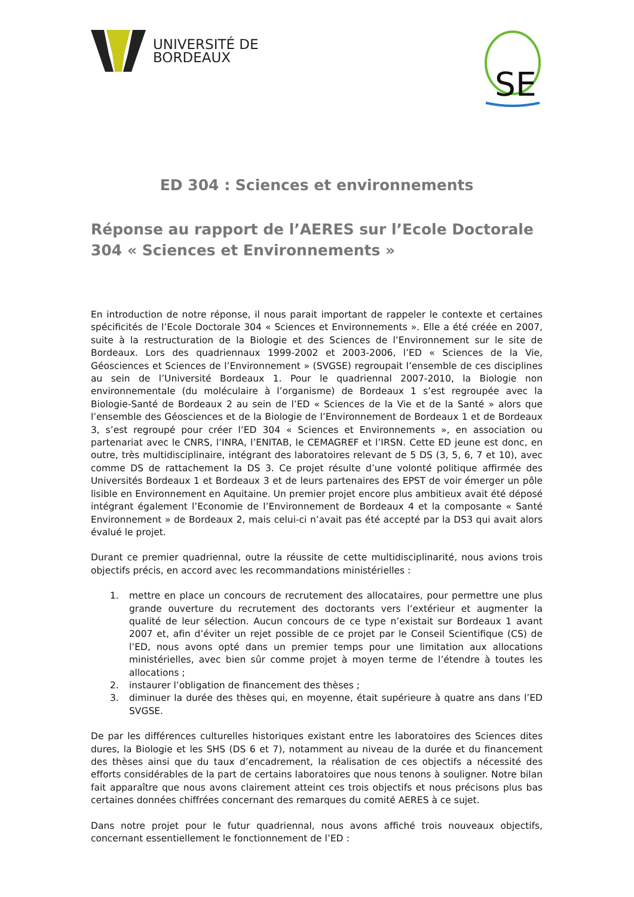UNIVERSITÉ DE
BORDEAUX
SE
ED 304 : Sciences et environnements
Réponse au rapport de l’AERES sur l’Ecole Doctorale 304 « Sciences et Environnements »
En introduction de notre réponse, il nous parait important de rappeler le contexte et certaines spécificités de l’Ecole Doctorale 304 « Sciences et Environnements ». Elle a été créée en 2007, suite à la restructuration de la Biologie et des Sciences de l’Environnement sur le site de Bordeaux. Lors des quadriennaux 1999-2002 et 2003-2006, l’ED « Sciences de la Vie, Géosciences et Sciences de l’Environnement » (SVGSE) regroupait l’ensemble de ces disciplines au sein de l’Université Bordeaux 1. Pour le quadriennal 2007-2010, la Biologie non environnementale (du moléculaire à l’organisme) de Bordeaux 1 s’est regroupée avec la Biologie-Santé de Bordeaux 2 au sein de l’ED « Sciences de la Vie et de la Santé » alors que l’ensemble des Géosciences et de la Biologie de l’Environnement de Bordeaux 1 et de Bordeaux 3, s’est regroupé pour créer l’ED 304 « Sciences et Environnements », en association ou partenariat avec le CNRS, l’INRA, l’ENITAB, le CEMAGREF et l’IRSN. Cette ED jeune est donc, en outre, très multidisciplinaire, intégrant des laboratoires relevant de 5 DS (3, 5, 6, 7 et 10), avec comme DS de rattachement la DS 3. Ce projet résulte d’une volonté politique affirmée des Universités Bordeaux 1 et Bordeaux 3 et de leurs partenaires des EPST de voir émerger un pôle lisible en Environnement en Aquitaine. Un premier projet encore plus ambitieux avait été déposé intégrant également l’Economie de l’Environnement de Bordeaux 4 et la composante « Santé Environnement » de Bordeaux 2, mais celui-ci n’avait pas été accepté par la DS3 qui avait alors évalué le projet.
Durant ce premier quadriennal, outre la réussite de cette multidisciplinarité, nous avions trois objectifs précis, en accord avec les recommandations ministérielles :
1. mettre en place un concours de recrutement des allocataires, pour permettre une plus grande ouverture du recrutement des doctorants vers l’extérieur et augmenter la qualité de leur sélection. Aucun concours de ce type n’existait sur Bordeaux 1 avant 2007 et, afin d’éviter un rejet possible de ce projet par le Conseil Scientifique (CS) de l’ED, nous avons opté dans un premier temps pour une limitation aux allocations ministérielles, avec bien sûr comme projet à moyen terme de l’étendre à toutes les allocations ;
2. instaurer l’obligation de financement des thèses ;
3. diminuer la durée des thèses qui, en moyenne, était supérieure à quatre ans dans l’ED SVGSE.
De par les différences culturelles historiques existant entre les laboratoires des Sciences dites dures, la Biologie et les SHS (DS 6 et 7), notamment au niveau de la durée et du financement des thèses ainsi que du taux d’encadrement, la réalisation de ces objectifs a nécessité des efforts considérables de la part de certains laboratoires que nous tenons à souligner. Notre bilan fait apparaître que nous avons clairement atteint ces trois objectifs et nous précisons plus bas certaines données chiffrées concernant des remarques du comité AERES à ce sujet.
Dans notre projet pour le futur quadriennal, nous avons affiché trois nouveaux objectifs, concernant essentiellement le fonctionnement de l’ED :